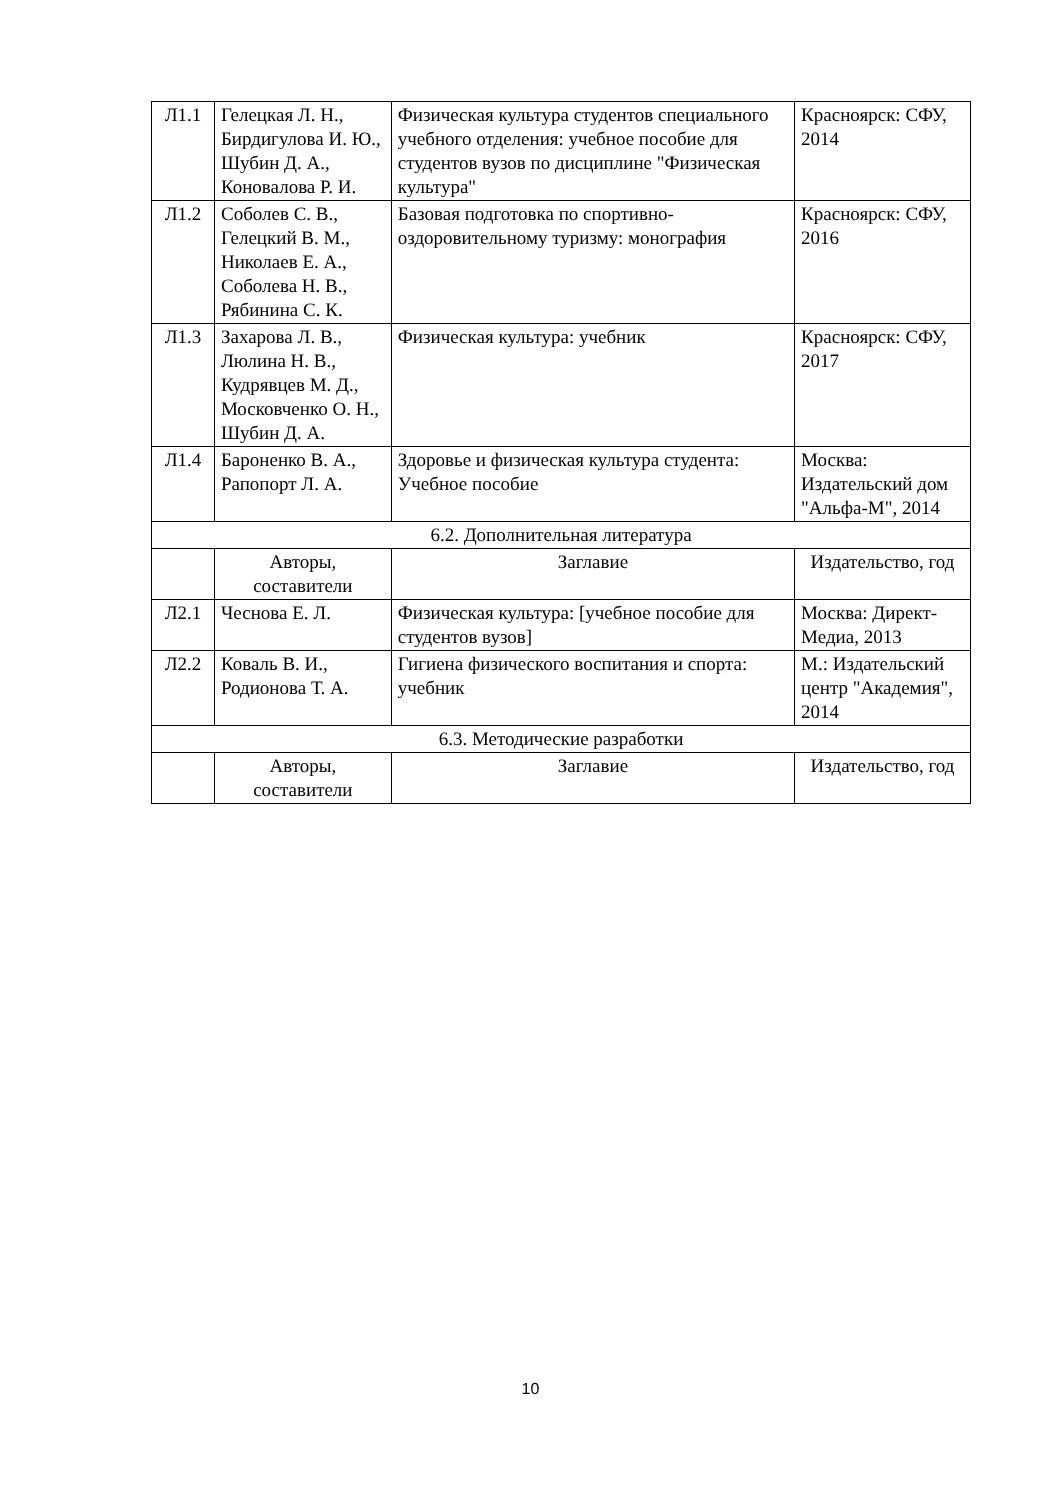| Л1.1 | Гелецкая Л. Н., Бирдигулова И. Ю., Шубин Д. А., Коновалова Р. И. | Физическая культура студентов специального учебного отделения: учебное пособие для студентов вузов по дисциплине "Физическая культура" | Красноярск: СФУ, 2014 |
| Л1.2 | Соболев С. В., Гелецкий В. М., Николаев Е. А., Соболева Н. В., Рябинина С. К. | Базовая подготовка по спортивно-оздоровительному туризму: монография | Красноярск: СФУ, 2016 |
| Л1.3 | Захарова Л. В., Люлина Н. В., Кудрявцев М. Д., Московченко О. Н., Шубин Д. А. | Физическая культура: учебник | Красноярск: СФУ, 2017 |
| Л1.4 | Бароненко В. А., Рапопорт Л. А. | Здоровье и физическая культура студента: Учебное пособие | Москва: Издательский дом "Альфа-М", 2014 |
| 6.2. Дополнительная литература | | | |
| | Авторы, составители | Заглавие | Издательство, год |
| Л2.1 | Чеснова Е. Л. | Физическая культура: [учебное пособие для студентов вузов] | Москва: Директ-Медиа, 2013 |
| Л2.2 | Коваль В. И., Родионова Т. А. | Гигиена физического воспитания и спорта: учебник | М.: Издательский центр "Академия", 2014 |
| 6.3. Методические разработки | | | |
| | Авторы, составители | Заглавие | Издательство, год |
10